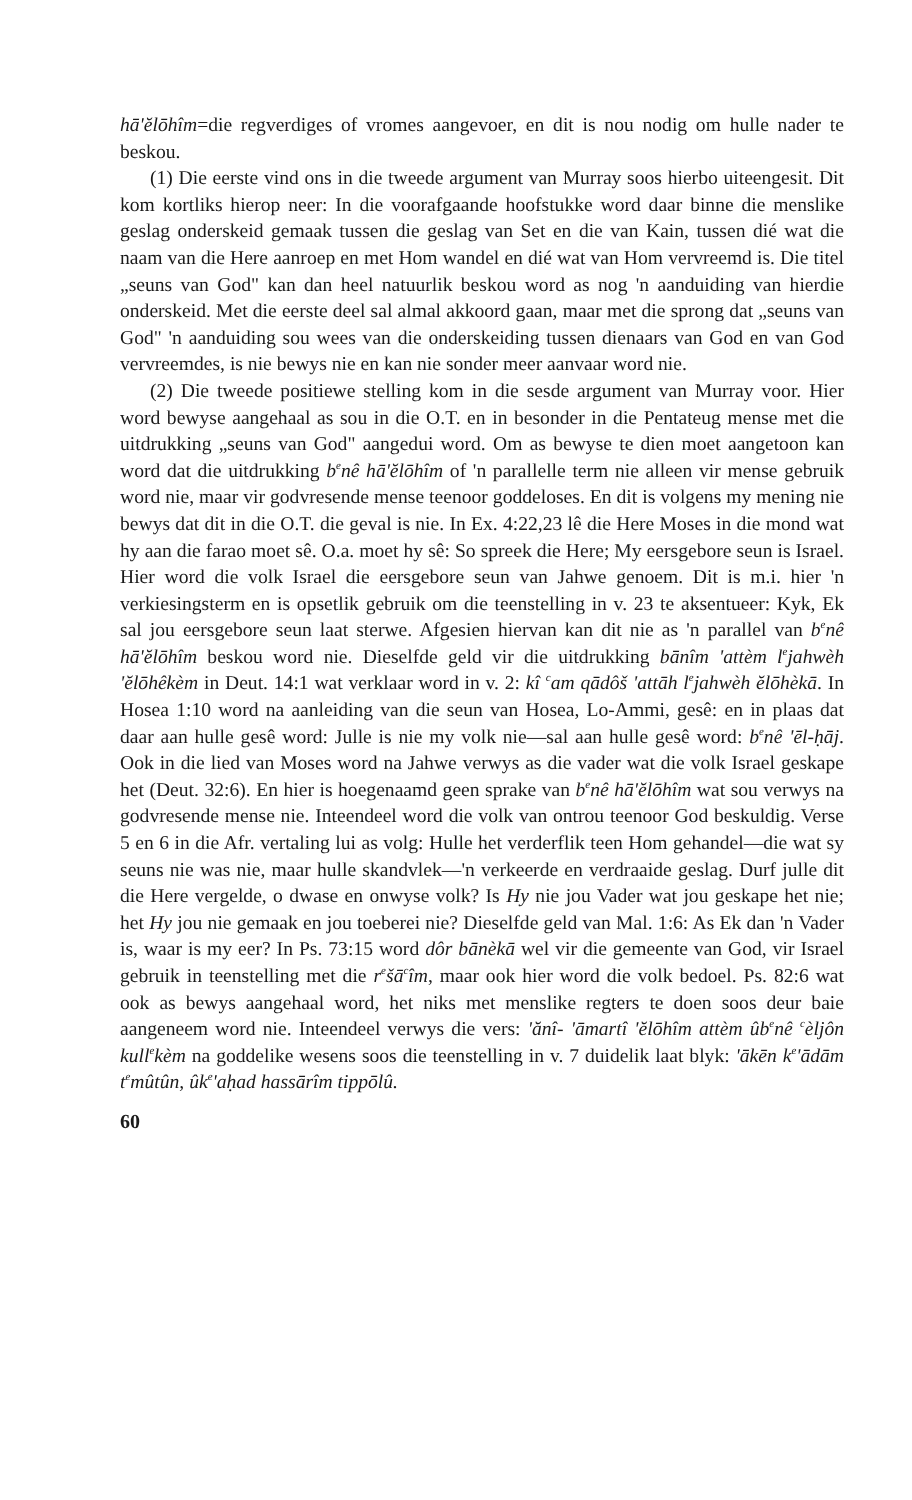hā'ĕlōhîm=die regverdiges of vromes aangevoer, en dit is nou nodig om hulle nader te beskou.
(1) Die eerste vind ons in die tweede argument van Murray soos hierbo uiteengesit. Dit kom kortliks hierop neer: In die voorafgaande hoofstukke word daar binne die menslike geslag onderskeid gemaak tussen die geslag van Set en die van Kain, tussen dié wat die naam van die Here aanroep en met Hom wandel en dié wat van Hom vervreemd is. Die titel „seuns van God" kan dan heel natuurlik beskou word as nog 'n aanduiding van hierdie onderskeid. Met die eerste deel sal almal akkoord gaan, maar met die sprong dat „seuns van God" 'n aanduiding sou wees van die onderskeiding tussen dienaars van God en van God vervreemdes, is nie bewys nie en kan nie sonder meer aanvaar word nie.
(2) Die tweede positiewe stelling kom in die sesde argument van Murray voor. Hier word bewyse aangehaal as sou in die O.T. en in besonder in die Pentateug mense met die uitdrukking „seuns van God" aangedui word. Om as bewyse te dien moet aangetoon kan word dat die uitdrukking b<sup>e</sup>nê hā'ĕlōhîm of 'n parallelle term nie alleen vir mense gebruik word nie, maar vir godvresende mense teenoor goddeloses. En dit is volgens my mening nie bewys dat dit in die O.T. die geval is nie. In Ex. 4:22,23 lê die Here Moses in die mond wat hy aan die farao moet sê. O.a. moet hy sê: So spreek die Here; My eersgebore seun is Israel. Hier word die volk Israel die eersgebore seun van Jahwe genoem. Dit is m.i. hier 'n verkiesingsterm en is opsetlik gebruik om die teenstelling in v. 23 te aksentueer: Kyk, Ek sal jou eersgebore seun laat sterwe. Afgesien hiervan kan dit nie as 'n parallel van b<sup>e</sup>nê hā'ĕlōhîm beskou word nie. Dieselfde geld vir die uitdrukking bānîm 'attèm l<sup>e</sup>jahwèh 'ĕlōhêkèm in Deut. 14:1 wat verklaar word in v. 2: kî <sup>c</sup>am qādôš 'attāh l<sup>e</sup>jahwèh ĕlōhèkā. In Hosea 1:10 word na aanleiding van die seun van Hosea, Lo-Ammi, gesê: en in plaas dat daar aan hulle gesê word: Julle is nie my volk nie—sal aan hulle gesê word: b<sup>e</sup>nê 'ēl-ḥāj. Ook in die lied van Moses word na Jahwe verwys as die vader wat die volk Israel geskape het (Deut. 32:6). En hier is hoegenaamd geen sprake van b<sup>e</sup>nê hā'ĕlōhîm wat sou verwys na godvresende mense nie. Inteendeel word die volk van ontrou teenoor God beskuldig. Verse 5 en 6 in die Afr. vertaling lui as volg: Hulle het verderflik teen Hom gehandel—die wat sy seuns nie was nie, maar hulle skandvlek—'n verkeerde en verdraaide geslag. Durf julle dit die Here vergelde, o dwase en onwyse volk? Is Hy nie jou Vader wat jou geskape het nie; het Hy jou nie gemaak en jou toeberei nie? Dieselfde geld van Mal. 1:6: As Ek dan 'n Vader is, waar is my eer? In Ps. 73:15 word dôr bānèkā wel vir die gemeente van God, vir Israel gebruik in teenstelling met die r<sup>e</sup>šā<sup>c</sup>îm, maar ook hier word die volk bedoel. Ps. 82:6 wat ook as bewys aangehaal word, het niks met menslike regters te doen soos deur baie aangeneem word nie. Inteendeel verwys die vers: 'ănî- 'āmartî 'ĕlōhîm attèm ûb<sup>e</sup>nê <sup>c</sup>èljôn kull<sup>e</sup>kèm na goddelike wesens soos die teenstelling in v. 7 duidelik laat blyk: 'ākēn k<sup>e</sup>'ādām t<sup>e</sup>mûtûn, ûk<sup>e</sup>'aḥad hassārîm tippōlû.
60